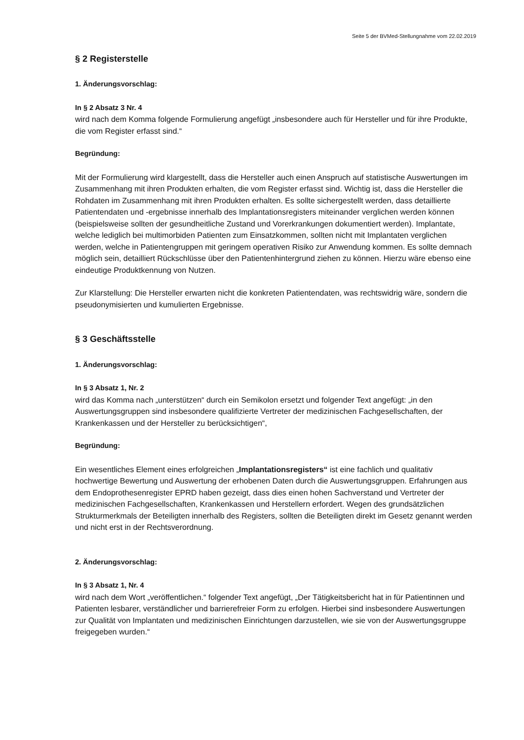Seite 5 der BVMed-Stellungnahme vom 22.02.2019
§ 2 Registerstelle
1. Änderungsvorschlag:
In § 2 Absatz 3 Nr. 4
wird nach dem Komma folgende Formulierung angefügt „insbesondere auch für Hersteller und für ihre Produkte, die vom Register erfasst sind.“
Begründung:
Mit der Formulierung wird klargestellt, dass die Hersteller auch einen Anspruch auf statistische Auswertungen im Zusammenhang mit ihren Produkten erhalten, die vom Register erfasst sind. Wichtig ist, dass die Hersteller die Rohdaten im Zusammenhang mit ihren Produkten erhalten. Es sollte sichergestellt werden, dass detaillierte Patientendaten und -ergebnisse innerhalb des Implantationsregisters miteinander verglichen werden können (beispielsweise sollten der gesundheitliche Zustand und Vorerkrankungen dokumentiert werden). Implantate, welche lediglich bei multimorbiden Patienten zum Einsatzkommen, sollten nicht mit Implantaten verglichen werden, welche in Patientengruppen mit geringem operativen Risiko zur Anwendung kommen. Es sollte demnach möglich sein, detailliert Rückschlüsse über den Patientenhintergrund ziehen zu können. Hierzu wäre ebenso eine eindeutige Produktkennung von Nutzen.
Zur Klarstellung: Die Hersteller erwarten nicht die konkreten Patientendaten, was rechtswidrig wäre, sondern die pseudonymisierten und kumulierten Ergebnisse.
§ 3 Geschäftsstelle
1. Änderungsvorschlag:
In § 3 Absatz 1, Nr. 2
wird das Komma nach „unterstützen“ durch ein Semikolon ersetzt und folgender Text angefügt: „in den Auswertungsgruppen sind insbesondere qualifizierte Vertreter der medizinischen Fachgesellschaften, der Krankenkassen und der Hersteller zu berücksichtigen“,
Begründung:
Ein wesentliches Element eines erfolgreichen „Implantationsregisters“ ist eine fachlich und qualitativ hochwertige Bewertung und Auswertung der erhobenen Daten durch die Auswertungsgruppen. Erfahrungen aus dem Endoprothesenregister EPRD haben gezeigt, dass dies einen hohen Sachverstand und Vertreter der medizinischen Fachgesellschaften, Krankenkassen und Herstellern erfordert. Wegen des grundsätzlichen Strukturmerkmals der Beteiligten innerhalb des Registers, sollten die Beteiligten direkt im Gesetz genannt werden und nicht erst in der Rechtsverordnung.
2. Änderungsvorschlag:
In § 3 Absatz 1, Nr. 4
wird nach dem Wort „veröffentlichen.“ folgender Text angefügt, „Der Tätigkeitsbericht hat in für Patientinnen und Patienten lesbarer, verständlicher und barrierefreier Form zu erfolgen. Hierbei sind insbesondere Auswertungen zur Qualität von Implantaten und medizinischen Einrichtungen darzustellen, wie sie von der Auswertungsgruppe freigegeben wurden.“